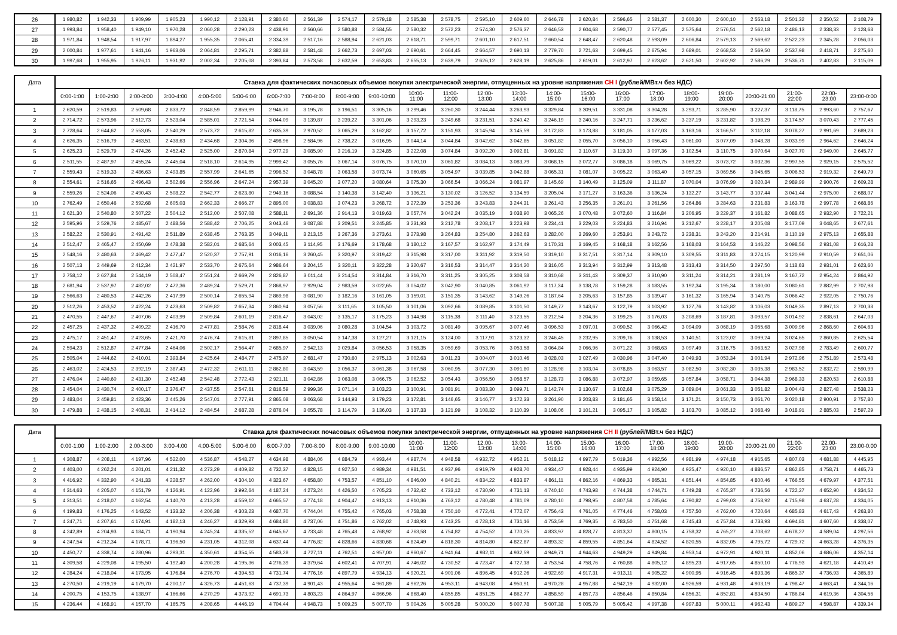| 26 | 1 980,82 | 1 942,33 | 1 909,99 | 1 905,23 | 1 990,12 | 2 128,91 | 2 380,60 | 2 561,39 | 2 574,17 | 2 579,18 | 2 585,38 | 2 578,75 | 2 595,10 | 2 609,60 | 2 646,78 | 2 620,84 | 2 596,65 | 2 581,37 | 2 600,30 | 2 600,10 | 2 553,18 | 2 501,32 | 2 350,52 | 2 108,79 |
| 27 | 1 993,84 | 1 958,40 | 1 949,10 | 1 970,28 | 2 060,28 | 2 290,23 | 2 438,91 | 2 560,66 | 2 580,88 | 2 584,55 | 2 580,32 | 2 572,23 | 2 574,30 | 2 576,37 | 2 646,53 | 2 604,68 | 2 590,77 | 2 577,45 | 2 575,64 | 2 576,51 | 2 562,18 | 2 486,13 | 2 338,33 | 2 128,68 |
| 28 | 1 971,84 | 1 948,54 | 1 917,97 | 1 894,27 | 1 955,35 | 2 065,41 | 2 334,39 | 2 517,16 | 2 588,94 | 2 621,03 | 2 618,71 | 2 599,71 | 2 601,10 | 2 617,51 | 2 660,54 | 2 648,47 | 2 620,48 | 2 593,09 | 2 606,84 | 2 579,13 | 2 569,62 | 2 522,23 | 2 345,28 | 2 056,03 |
| 29 | 2 000,84 | 1 977,61 | 1 941,16 | 1 963,06 | 2 064,81 | 2 295,71 | 2 382,88 | 2 581,48 | 2 662,73 | 2 697,03 | 2 690,61 | 2 664,45 | 2 664,57 | 2 690,13 | 2 779,70 | 2 721,63 | 2 699,45 | 2 675,94 | 2 689,01 | 2 668,53 | 2 569,50 | 2 537,98 | 2 418,71 | 2 275,60 |
| 30 | 1 997,68 | 1 955,95 | 1 926,11 | 1 931,92 | 2 002,34 | 2 205,08 | 2 393,84 | 2 573,58 | 2 632,59 | 2 653,83 | 2 655,13 | 2 639,79 | 2 626,12 | 2 628,19 | 2 625,86 | 2 619,01 | 2 612,97 | 2 623,62 | 2 621,50 | 2 602,92 | 2 586,29 | 2 536,71 | 2 402,83 | 2 115,09 |
| Дата | Ставка для фактических почасовых объемов покупки электрической энергии, отпущенных на уровне напряжения СН I (рублей/МВт.ч без НДС) | | | | | | | | | | | | | | | | | | | | | | | |
| --- | --- | --- | --- | --- | --- | --- | --- | --- | --- | --- | --- | --- | --- | --- | --- | --- | --- | --- | --- | --- | --- | --- | --- | --- |
| | 0:00-1:00 | 1:00-2:00 | 2:00-3:00 | 3:00-4:00 | 4:00-5:00 | 5:00-6:00 | 6:00-7:00 | 7:00-8:00 | 8:00-9:00 | 9:00-10:00 | 10:00- 11:00 | 11:00- 12:00 | 12:00- 13:00 | 13:00- 14:00 | 14:00- 15:00 | 15:00- 16:00 | 16:00- 17:00 | 17:00- 18:00 | 18:00- 19:00 | 19:00- 20:00 | 20:00-21:00 | 21:00- 22:00 | 22:00- 23:00 | 23:00-0:00 |
| 1 | 2 620,59 | 2 519,83 | 2 509,68 | 2 833,72 | 2 848,59 | 2 859,99 | 2 946,70 | 3 195,78 | 3 196,51 | 3 305,16 | 3 299,46 | 3 260,30 | 3 244,44 | 3 263,93 | 3 329,84 | 3 309,51 | 3 331,08 | 3 304,28 | 3 293,71 | 3 285,90 | 3 227,37 | 3 118,75 | 2 993,60 | 2 757,67 |
| 2 | 2 714,72 | 2 573,96 | 2 512,73 | 2 523,04 | 2 585,01 | 2 721,54 | 3 044,09 | 3 139,87 | 3 239,22 | 3 301,06 | 3 293,23 | 3 249,68 | 3 231,51 | 3 240,42 | 3 246,19 | 3 240,16 | 3 247,71 | 3 236,62 | 3 237,19 | 3 231,82 | 3 198,29 | 3 174,57 | 3 070,43 | 2 777,45 |
| 3 | 2 728,64 | 2 644,62 | 2 553,05 | 2 540,29 | 2 573,72 | 2 615,82 | 2 635,39 | 2 970,52 | 3 065,29 | 3 162,82 | 3 157,72 | 3 151,93 | 3 145,94 | 3 145,59 | 3 172,83 | 3 173,88 | 3 181,05 | 3 177,03 | 3 163,16 | 3 166,57 | 3 112,18 | 3 078,27 | 2 991,69 | 2 689,23 |
| 4 | 2 626,35 | 2 516,79 | 2 463,51 | 2 438,63 | 2 434,68 | 2 304,36 | 2 498,96 | 2 584,96 | 2 738,22 | 3 016,95 | 3 044,14 | 3 044,84 | 3 042,62 | 3 042,85 | 3 051,82 | 3 055,70 | 3 056,10 | 3 056,43 | 3 061,00 | 3 077,09 | 3 048,28 | 3 033,99 | 2 964,62 | 2 646,24 |
| 5 | 2 625,23 | 2 529,79 | 2 474,26 | 2 452,42 | 2 525,00 | 2 870,84 | 2 977,29 | 3 085,90 | 3 216,19 | 3 224,85 | 3 222,08 | 3 074,84 | 3 092,20 | 3 092,81 | 3 091,82 | 3 110,67 | 3 119,30 | 3 097,36 | 3 102,54 | 3 110,75 | 3 070,64 | 3 027,70 | 2 949,00 | 2 645,77 |
| 6 | 2 511,55 | 2 487,97 | 2 455,24 | 2 445,04 | 2 518,10 | 2 614,95 | 2 999,42 | 3 055,76 | 3 067,14 | 3 076,75 | 3 070,10 | 3 061,82 | 3 084,13 | 3 083,79 | 3 068,15 | 3 072,77 | 3 086,18 | 3 069,75 | 3 069,22 | 3 073,72 | 3 032,36 | 2 997,55 | 2 929,15 | 2 575,52 |
| 7 | 2 559,43 | 2 519,33 | 2 486,63 | 2 493,85 | 2 557,99 | 2 641,65 | 2 996,52 | 3 048,78 | 3 063,58 | 3 073,74 | 3 060,65 | 3 054,97 | 3 039,85 | 3 042,88 | 3 065,31 | 3 081,07 | 3 095,22 | 3 063,40 | 3 057,15 | 3 069,56 | 3 045,65 | 3 006,53 | 2 919,32 | 2 649,79 |
| 8 | 2 554,61 | 2 516,65 | 2 496,43 | 2 502,66 | 2 556,96 | 2 647,24 | 2 957,39 | 3 045,20 | 3 077,20 | 3 080,64 | 3 075,30 | 3 066,54 | 3 066,24 | 3 081,97 | 3 145,69 | 3 140,49 | 3 125,09 | 3 111,87 | 3 070,04 | 3 076,99 | 3 020,34 | 2 989,99 | 2 900,76 | 2 609,28 |
| 9 | 2 559,26 | 2 524,06 | 2 490,43 | 2 508,22 | 2 542,77 | 2 623,80 | 2 949,16 | 3 088,54 | 3 140,38 | 3 142,40 | 3 136,21 | 3 130,02 | 3 126,52 | 3 134,59 | 3 205,04 | 3 171,27 | 3 163,36 | 3 136,24 | 3 132,27 | 3 143,77 | 3 107,44 | 3 041,44 | 2 975,00 | 2 688,07 |
| 10 | 2 762,49 | 2 650,46 | 2 592,68 | 2 605,03 | 2 662,33 | 2 666,27 | 2 895,00 | 3 038,83 | 3 074,23 | 3 268,72 | 3 272,39 | 3 253,36 | 3 243,83 | 3 244,31 | 3 261,43 | 3 256,35 | 3 261,01 | 3 261,56 | 3 264,86 | 3 284,63 | 3 231,83 | 3 163,78 | 2 997,78 | 2 668,86 |
| 11 | 2 621,30 | 2 540,80 | 2 507,22 | 2 504,12 | 2 512,00 | 2 507,08 | 2 588,11 | 2 691,36 | 2 914,13 | 3 019,63 | 3 057,74 | 3 042,24 | 3 035,19 | 3 038,90 | 3 065,26 | 3 070,48 | 3 072,60 | 3 116,84 | 3 206,95 | 3 229,37 | 3 161,82 | 3 088,65 | 2 932,90 | 2 722,21 |
| 12 | 2 595,96 | 2 529,76 | 2 485,67 | 2 488,56 | 2 588,42 | 2 706,25 | 3 043,46 | 3 087,88 | 3 209,51 | 3 245,85 | 3 231,93 | 3 212,78 | 3 208,17 | 3 223,98 | 3 234,41 | 3 229,03 | 3 224,83 | 3 216,94 | 3 212,67 | 3 228,17 | 3 205,08 | 3 177,09 | 3 048,65 | 2 677,61 |
| 13 | 2 582,22 | 2 530,91 | 2 491,42 | 2 511,89 | 2 638,45 | 2 763,35 | 3 049,11 | 3 213,15 | 3 267,36 | 3 273,61 | 3 273,98 | 3 264,83 | 3 254,80 | 3 262,63 | 3 282,00 | 3 269,60 | 3 253,91 | 3 243,72 | 3 238,31 | 3 243,20 | 3 214,91 | 3 110,19 | 2 975,13 | 2 655,88 |
| 14 | 2 512,47 | 2 465,47 | 2 450,69 | 2 478,38 | 2 582,01 | 2 685,64 | 3 003,45 | 3 114,95 | 3 176,69 | 3 178,68 | 3 180,12 | 3 167,57 | 3 162,97 | 3 174,49 | 3 170,31 | 3 169,45 | 3 168,18 | 3 162,56 | 3 168,03 | 3 164,53 | 3 146,22 | 3 098,56 | 2 931,08 | 2 616,28 |
| 15 | 2 548,16 | 2 480,63 | 2 469,42 | 2 477,47 | 2 520,37 | 2 757,91 | 3 016,16 | 3 260,45 | 3 320,97 | 3 319,42 | 3 315,98 | 3 317,00 | 3 311,92 | 3 319,50 | 3 319,10 | 3 317,51 | 3 317,14 | 3 309,10 | 3 309,55 | 3 311,83 | 3 274,15 | 3 120,99 | 2 910,59 | 2 651,06 |
| 16 | 2 507,13 | 2 449,69 | 2 412,34 | 2 421,97 | 2 533,70 | 2 675,64 | 2 986,64 | 3 204,15 | 3 320,11 | 3 322,28 | 3 320,67 | 3 316,53 | 3 314,47 | 3 314,20 | 3 316,05 | 3 313,94 | 3 312,99 | 3 313,48 | 3 313,43 | 3 314,50 | 3 297,50 | 3 118,63 | 2 931,01 | 2 623,60 |
| 17 | 2 758,12 | 2 627,84 | 2 544,19 | 2 508,47 | 2 551,24 | 2 669,79 | 2 826,87 | 3 011,44 | 3 214,54 | 3 314,84 | 3 316,70 | 3 311,25 | 3 305,25 | 3 308,58 | 3 310,68 | 3 311,43 | 3 309,37 | 3 310,90 | 3 311,24 | 3 314,21 | 3 281,19 | 3 167,72 | 2 954,24 | 2 864,92 |
| 18 | 2 681,94 | 2 537,97 | 2 482,02 | 2 472,36 | 2 489,24 | 2 529,71 | 2 868,97 | 2 929,04 | 2 983,59 | 3 022,65 | 3 054,02 | 3 042,90 | 3 040,85 | 3 061,92 | 3 117,34 | 3 138,78 | 3 159,28 | 3 183,55 | 3 192,34 | 3 195,34 | 3 180,00 | 3 080,61 | 2 882,99 | 2 707,98 |
| 19 | 2 566,63 | 2 480,53 | 2 442,26 | 2 417,99 | 2 500,14 | 2 655,94 | 2 869,98 | 3 081,90 | 3 182,16 | 3 161,05 | 3 159,01 | 3 151,35 | 3 143,62 | 3 149,26 | 3 187,64 | 3 205,63 | 3 157,85 | 3 139,47 | 3 161,32 | 3 165,94 | 3 140,75 | 3 066,42 | 2 922,05 | 2 750,76 |
| 20 | 2 512,26 | 2 453,52 | 2 422,24 | 2 423,63 | 2 509,82 | 2 657,34 | 2 860,94 | 3 057,56 | 3 111,65 | 3 105,50 | 3 101,06 | 3 092,66 | 3 089,85 | 3 101,50 | 3 149,77 | 3 143,67 | 3 122,79 | 3 103,92 | 3 127,76 | 3 143,82 | 3 106,03 | 3 049,35 | 2 897,13 | 2 700,38 |
| 21 | 2 470,55 | 2 447,67 | 2 407,06 | 2 403,99 | 2 509,84 | 2 601,19 | 2 816,47 | 3 043,02 | 3 135,17 | 3 175,23 | 3 144,98 | 3 115,38 | 3 111,40 | 3 123,55 | 3 212,54 | 3 204,36 | 3 199,25 | 3 176,03 | 3 208,69 | 3 187,81 | 3 093,57 | 3 014,92 | 2 838,61 | 2 647,03 |
| 22 | 2 457,25 | 2 437,32 | 2 409,22 | 2 416,70 | 2 477,81 | 2 584,76 | 2 818,44 | 3 039,06 | 3 080,28 | 3 104,54 | 3 103,72 | 3 081,49 | 3 095,67 | 3 077,46 | 3 096,53 | 3 097,01 | 3 090,52 | 3 066,42 | 3 094,09 | 3 068,19 | 3 055,68 | 3 009,96 | 2 868,60 | 2 604,63 |
| 23 | 2 475,17 | 2 451,47 | 2 423,65 | 2 421,70 | 2 476,74 | 2 615,81 | 2 897,85 | 3 050,54 | 3 147,38 | 3 127,27 | 3 121,15 | 3 124,00 | 3 117,91 | 3 123,32 | 3 246,45 | 3 232,95 | 3 209,76 | 3 138,53 | 3 140,51 | 3 123,02 | 3 099,24 | 3 024,65 | 2 860,85 | 2 625,54 |
| 24 | 2 594,23 | 2 512,87 | 2 477,84 | 2 464,06 | 2 502,17 | 2 564,47 | 2 685,97 | 2 942,13 | 3 029,84 | 3 056,53 | 3 058,35 | 3 059,69 | 3 053,76 | 3 053,58 | 3 064,84 | 3 066,96 | 3 071,22 | 3 068,63 | 3 097,49 | 3 116,75 | 3 063,52 | 3 027,98 | 2 783,49 | 2 600,77 |
| 25 | 2 505,04 | 2 444,62 | 2 410,01 | 2 393,84 | 2 425,64 | 2 484,77 | 2 475,97 | 2 681,47 | 2 730,60 | 2 975,13 | 3 002,63 | 3 011,23 | 3 004,07 | 3 010,46 | 3 028,03 | 3 027,49 | 3 030,96 | 3 047,40 | 3 049,93 | 3 053,34 | 3 001,94 | 2 972,96 | 2 751,89 | 2 573,48 |
| 26 | 2 463,02 | 2 424,53 | 2 392,19 | 2 387,43 | 2 472,32 | 2 611,11 | 2 862,80 | 3 043,59 | 3 056,37 | 3 061,38 | 3 067,58 | 3 060,95 | 3 077,30 | 3 091,80 | 3 128,98 | 3 103,04 | 3 078,85 | 3 063,57 | 3 082,50 | 3 082,30 | 3 035,38 | 2 983,52 | 2 832,72 | 2 590,99 |
| 27 | 2 476,04 | 2 440,60 | 2 431,30 | 2 452,48 | 2 542,48 | 2 772,43 | 2 921,11 | 3 042,86 | 3 063,08 | 3 066,75 | 3 062,52 | 3 054,43 | 3 056,50 | 3 058,57 | 3 128,73 | 3 086,88 | 3 072,97 | 3 059,65 | 3 057,84 | 3 058,71 | 3 044,38 | 2 968,33 | 2 820,53 | 2 610,88 |
| 28 | 2 454,04 | 2 430,74 | 2 400,17 | 2 376,47 | 2 437,55 | 2 547,61 | 2 816,59 | 2 999,36 | 3 071,14 | 3 103,23 | 3 100,91 | 3 081,91 | 3 083,30 | 3 099,71 | 3 142,74 | 3 130,67 | 3 102,68 | 3 075,29 | 3 089,04 | 3 061,33 | 3 051,82 | 3 004,43 | 2 827,48 | 2 538,23 |
| 29 | 2 483,04 | 2 459,81 | 2 423,36 | 2 445,26 | 2 547,01 | 2 777,91 | 2 865,08 | 3 063,68 | 3 144,93 | 3 179,23 | 3 172,81 | 3 146,65 | 3 146,77 | 3 172,33 | 3 261,90 | 3 203,83 | 3 181,65 | 3 158,14 | 3 171,21 | 3 150,73 | 3 051,70 | 3 020,18 | 2 900,91 | 2 757,80 |
| 30 | 2 479,88 | 2 438,15 | 2 408,31 | 2 414,12 | 2 484,54 | 2 687,28 | 2 876,04 | 3 055,78 | 3 114,79 | 3 136,03 | 3 137,33 | 3 121,99 | 3 108,32 | 3 110,39 | 3 108,06 | 3 101,21 | 3 095,17 | 3 105,82 | 3 103,70 | 3 085,12 | 3 068,49 | 3 018,91 | 2 885,03 | 2 597,29 |
| Дата | Ставка для фактических почасовых объемов покупки электрической энергии, отпущенных на уровне напряжения СН II (рублей/МВт.ч без НДС) | | | | | | | | | | | | | | | | | | | | | | | |
| --- | --- | --- | --- | --- | --- | --- | --- | --- | --- | --- | --- | --- | --- | --- | --- | --- | --- | --- | --- | --- | --- | --- | --- | --- |
| | 0:00-1:00 | 1:00-2:00 | 2:00-3:00 | 3:00-4:00 | 4:00-5:00 | 5:00-6:00 | 6:00-7:00 | 7:00-8:00 | 8:00-9:00 | 9:00-10:00 | 10:00- 11:00 | 11:00- 12:00 | 12:00- 13:00 | 13:00- 14:00 | 14:00- 15:00 | 15:00- 16:00 | 16:00- 17:00 | 17:00- 18:00 | 18:00- 19:00 | 19:00- 20:00 | 20:00-21:00 | 21:00- 22:00 | 22:00- 23:00 | 23:00-0:00 |
| 1 | 4 308,87 | 4 208,11 | 4 197,96 | 4 522,00 | 4 536,87 | 4 548,27 | 4 634,98 | 4 884,06 | 4 884,79 | 4 993,44 | 4 987,74 | 4 948,58 | 4 932,72 | 4 952,21 | 5 018,12 | 4 997,79 | 5 019,36 | 4 992,56 | 4 981,99 | 4 974,18 | 4 915,65 | 4 807,03 | 4 681,88 | 4 445,95 |
| 2 | 4 403,00 | 4 262,24 | 4 201,01 | 4 211,32 | 4 273,29 | 4 409,82 | 4 732,37 | 4 828,15 | 4 927,50 | 4 989,34 | 4 981,51 | 4 937,96 | 4 919,79 | 4 928,70 | 4 934,47 | 4 928,44 | 4 935,99 | 4 924,90 | 4 925,47 | 4 920,10 | 4 886,57 | 4 862,85 | 4 758,71 | 4 465,73 |
| 3 | 4 416,92 | 4 332,90 | 4 241,33 | 4 228,57 | 4 262,00 | 4 304,10 | 4 323,67 | 4 658,80 | 4 753,57 | 4 851,10 | 4 846,00 | 4 840,21 | 4 834,22 | 4 833,87 | 4 861,11 | 4 862,16 | 4 869,33 | 4 865,31 | 4 851,44 | 4 854,85 | 4 800,46 | 4 766,55 | 4 679,97 | 4 377,51 |
| 4 | 4 314,63 | 4 205,07 | 4 151,79 | 4 126,91 | 4 122,96 | 3 992,64 | 4 187,24 | 4 273,24 | 4 426,50 | 4 705,23 | 4 732,42 | 4 733,12 | 4 730,90 | 4 731,13 | 4 740,10 | 4 743,98 | 4 744,38 | 4 744,71 | 4 749,28 | 4 765,37 | 4 736,56 | 4 722,27 | 4 652,90 | 4 334,52 |
| 5 | 4 313,51 | 4 218,07 | 4 162,54 | 4 140,70 | 4 213,28 | 4 559,12 | 4 665,57 | 4 774,18 | 4 904,47 | 4 913,13 | 4 910,36 | 4 763,12 | 4 780,48 | 4 781,09 | 4 780,10 | 4 798,95 | 4 807,58 | 4 785,64 | 4 790,82 | 4 799,03 | 4 758,92 | 4 715,98 | 4 637,28 | 4 334,05 |
| 6 | 4 199,83 | 4 176,25 | 4 143,52 | 4 133,32 | 4 206,38 | 4 303,23 | 4 687,70 | 4 744,04 | 4 755,42 | 4 765,03 | 4 758,38 | 4 750,10 | 4 772,41 | 4 772,07 | 4 756,43 | 4 761,05 | 4 774,46 | 4 758,03 | 4 757,50 | 4 762,00 | 4 720,64 | 4 685,83 | 4 617,43 | 4 263,80 |
| 7 | 4 247,71 | 4 207,61 | 4 174,91 | 4 182,13 | 4 246,27 | 4 329,93 | 4 684,80 | 4 737,06 | 4 751,86 | 4 762,02 | 4 748,93 | 4 743,25 | 4 728,13 | 4 731,16 | 4 753,59 | 4 769,35 | 4 783,50 | 4 751,68 | 4 745,43 | 4 757,84 | 4 733,93 | 4 694,81 | 4 607,60 | 4 338,07 |
| 8 | 4 242,89 | 4 204,93 | 4 184,71 | 4 190,94 | 4 245,24 | 4 335,52 | 4 645,67 | 4 733,48 | 4 765,48 | 4 768,92 | 4 763,58 | 4 754,82 | 4 754,52 | 4 770,25 | 4 833,97 | 4 828,77 | 4 813,37 | 4 800,15 | 4 758,32 | 4 765,27 | 4 708,62 | 4 678,27 | 4 589,04 | 4 297,56 |
| 9 | 4 247,54 | 4 212,34 | 4 178,71 | 4 196,50 | 4 231,05 | 4 312,08 | 4 637,44 | 4 776,82 | 4 828,66 | 4 830,68 | 4 824,49 | 4 818,30 | 4 814,80 | 4 822,87 | 4 893,32 | 4 859,55 | 4 851,64 | 4 824,52 | 4 820,55 | 4 832,05 | 4 795,72 | 4 729,72 | 4 663,28 | 4 376,35 |
| 10 | 4 450,77 | 4 338,74 | 4 280,96 | 4 293,31 | 4 350,61 | 4 354,55 | 4 583,28 | 4 727,11 | 4 762,51 | 4 957,00 | 4 960,67 | 4 941,64 | 4 932,11 | 4 932,59 | 4 949,71 | 4 944,63 | 4 949,29 | 4 949,84 | 4 953,14 | 4 972,91 | 4 920,11 | 4 852,06 | 4 686,06 | 4 357,14 |
| 11 | 4 309,58 | 4 229,08 | 4 195,50 | 4 192,40 | 4 200,28 | 4 195,36 | 4 276,39 | 4 379,64 | 4 602,41 | 4 707,91 | 4 746,02 | 4 730,52 | 4 723,47 | 4 727,18 | 4 753,54 | 4 758,76 | 4 760,88 | 4 805,12 | 4 895,23 | 4 917,65 | 4 850,10 | 4 776,93 | 4 621,18 | 4 410,49 |
| 12 | 4 284,24 | 4 218,04 | 4 173,95 | 4 176,84 | 4 276,70 | 4 394,53 | 4 731,74 | 4 776,16 | 4 897,79 | 4 934,13 | 4 920,21 | 4 901,06 | 4 896,45 | 4 912,26 | 4 922,69 | 4 917,31 | 4 913,11 | 4 905,22 | 4 900,95 | 4 916,45 | 4 893,36 | 4 865,37 | 4 736,93 | 4 365,89 |
| 13 | 4 270,50 | 4 219,19 | 4 179,70 | 4 200,17 | 4 326,73 | 4 451,63 | 4 737,39 | 4 901,43 | 4 955,64 | 4 961,89 | 4 962,26 | 4 953,11 | 4 943,08 | 4 950,91 | 4 970,28 | 4 957,88 | 4 942,19 | 4 932,00 | 4 926,59 | 4 931,48 | 4 903,19 | 4 798,47 | 4 663,41 | 4 344,16 |
| 14 | 4 200,75 | 4 153,75 | 4 138,97 | 4 166,66 | 4 270,29 | 4 373,92 | 4 691,73 | 4 803,23 | 4 864,97 | 4 866,96 | 4 868,40 | 4 855,85 | 4 851,25 | 4 862,77 | 4 858,59 | 4 857,73 | 4 856,46 | 4 850,84 | 4 856,31 | 4 852,81 | 4 834,50 | 4 786,84 | 4 619,36 | 4 304,56 |
| 15 | 4 236,44 | 4 168,91 | 4 157,70 | 4 165,75 | 4 208,65 | 4 446,19 | 4 704,44 | 4 948,73 | 5 009,25 | 5 007,70 | 5 004,26 | 5 005,28 | 5 000,20 | 5 007,78 | 5 007,38 | 5 005,79 | 5 005,42 | 4 997,38 | 4 997,83 | 5 000,11 | 4 962,43 | 4 809,27 | 4 598,87 | 4 339,34 |